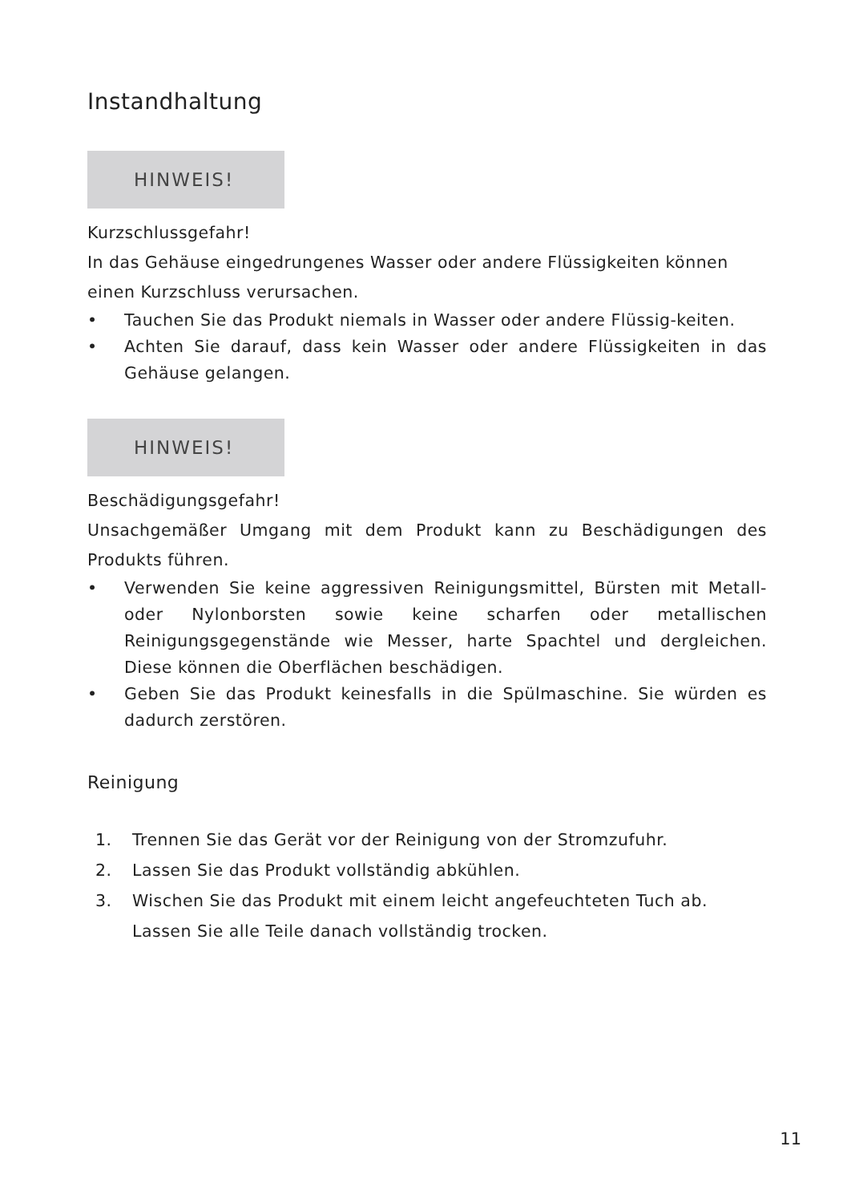Instandhaltung
HINWEIS!
Kurzschlussgefahr!
In das Gehäuse eingedrungenes Wasser oder andere Flüssigkeiten können einen Kurzschluss verursachen.
• Tauchen Sie das Produkt niemals in Wasser oder andere Flüssig-keiten.
• Achten Sie darauf, dass kein Wasser oder andere Flüssigkeiten in das Gehäuse gelangen.
HINWEIS!
Beschädigungsgefahr!
Unsachgemäßer Umgang mit dem Produkt kann zu Beschädigungen des Produkts führen.
• Verwenden Sie keine aggressiven Reinigungsmittel, Bürsten mit Metall- oder Nylonborsten sowie keine scharfen oder metallischen Reinigungsgegenstände wie Messer, harte Spachtel und dergleichen. Diese können die Oberflächen beschädigen.
• Geben Sie das Produkt keinesfalls in die Spülmaschine. Sie würden es dadurch zerstören.
Reinigung
1. Trennen Sie das Gerät vor der Reinigung von der Stromzufuhr.
2. Lassen Sie das Produkt vollständig abkühlen.
3. Wischen Sie das Produkt mit einem leicht angefeuchteten Tuch ab.
Lassen Sie alle Teile danach vollständig trocken.
11